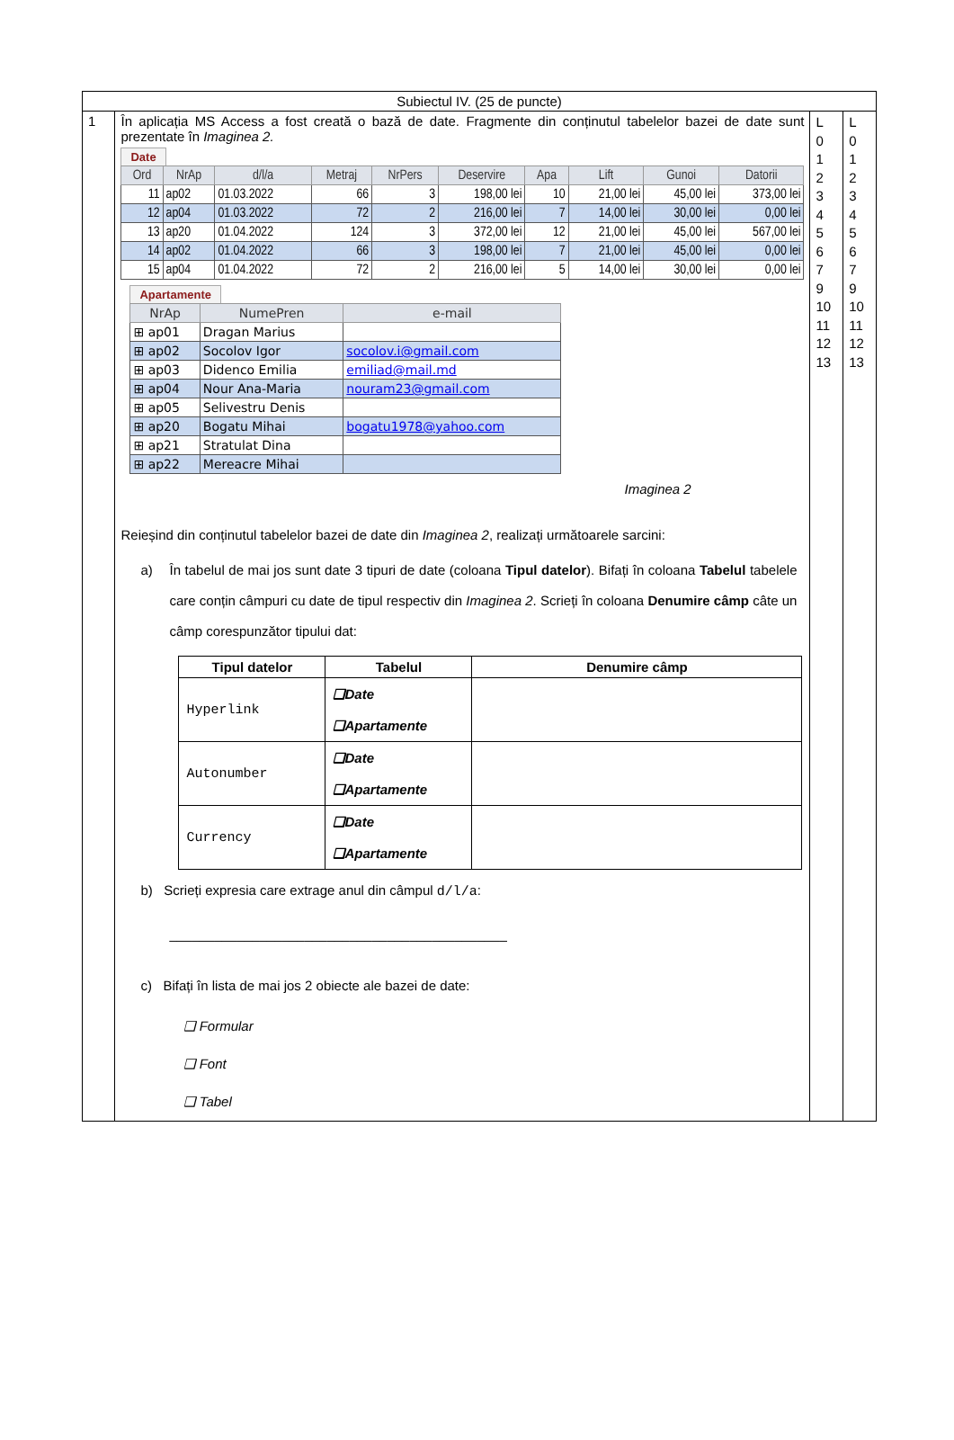| Subiectul IV. (25 de puncte) | | | |
| 1 | În aplicația MS Access a fost creată o bază de date. Fragmente din conținutul tabelelor bazei de date sunt prezentate în Imaginea 2. Date / Ord / NrAp / d/l/a / Metraj / NrPers / Deservire / Apa / Lift / Gunoi / Datorii / / --- / --- / --- / --- / --- / --- / --- / --- / --- / --- / / 11 / ap02 / 01.03.2022 / 66 / 3 / 198,00 lei / 10 / 21,00 lei / 45,00 lei / 373,00 lei / / 12 / ap04 / 01.03.2022 / 72 / 2 / 216,00 lei / 7 / 14,00 lei / 30,00 lei / 0,00 lei / / 13 / ap20 / 01.04.2022 / 124 / 3 / 372,00 lei / 12 / 21,00 lei / 45,00 lei / 567,00 lei / / 14 / ap02 / 01.04.2022 / 66 / 3 / 198,00 lei / 7 / 21,00 lei / 45,00 lei / 0,00 lei / / 15 / ap04 / 01.04.2022 / 72 / 2 / 216,00 lei / 5 / 14,00 lei / 30,00 lei / 0,00 lei / Apartamente / NrAp / NumePren / e-mail / / --- / --- / --- / / ⊞ ap01 / Dragan Marius / / / ⊞ ap02 / Socolov Igor / socolov.i@gmail.com / / ⊞ ap03 / Didenco Emilia / emiliad@mail.md / / ⊞ ap04 / Nour Ana-Maria / nouram23@gmail.com / / ⊞ ap05 / Selivestru Denis / / / ⊞ ap20 / Bogatu Mihai / bogatu1978@yahoo.com / / ⊞ ap21 / Stratulat Dina / / / ⊞ ap22 / Mereacre Mihai / / Imaginea 2 Reieșind din conținutul tabelelor bazei de date din Imaginea 2 , realizați următoarele sarcini: a) În tabelul de mai jos sunt date 3 tipuri de date (coloana Tipul datelor ). Bifați în coloana Tabelul tabelele care conțin câmpuri cu date de tipul respectiv din Imaginea 2 . Scrieți în coloana Denumire câmp câte un câmp corespunzător tipului dat: / Tipul datelor / Tabelul / Denumire câmp / / --- / --- / --- / / Hyperlink / ❑Date ❑Apartamente / / / Autonumber / ❑Date ❑Apartamente / / / Currency / ❑Date ❑Apartamente / / b) Scrieți expresia care extrage anul din câmpul d/l/a : _____________________________________________ c) Bifați în lista de mai jos 2 obiecte ale bazei de date: ❑ Formular ❑ Font ❑ Tabel | L 0 1 2 3 4 5 6 7 9 10 11 12 13 | L 0 1 2 3 4 5 6 7 9 10 11 12 13 |